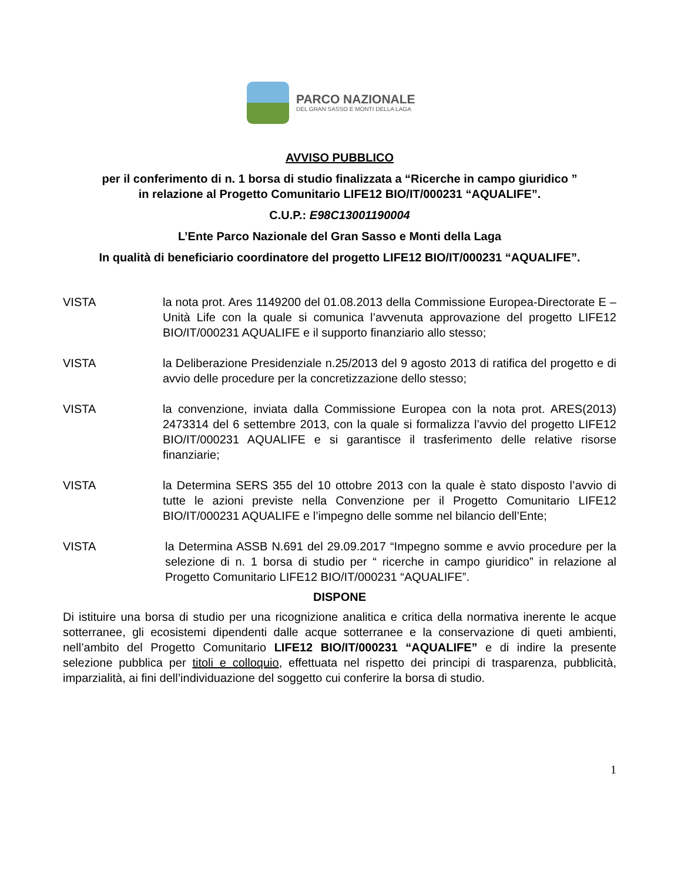PARCO NAZIONALE
DEL GRAN SASSO E MONTI DELLA LAGA
AVVISO PUBBLICO
per il conferimento di n. 1 borsa di studio finalizzata a “Ricerche in campo giuridico ”
in relazione al Progetto Comunitario LIFE12 BIO/IT/000231 “AQUALIFE”.
C.U.P.: E98C13001190004
L’Ente Parco Nazionale del Gran Sasso e Monti della Laga
In qualità di beneficiario coordinatore del progetto LIFE12 BIO/IT/000231 “AQUALIFE”.
VISTA la nota prot. Ares 1149200 del 01.08.2013 della Commissione Europea-Directorate E – Unità Life con la quale si comunica l’avvenuta approvazione del progetto LIFE12 BIO/IT/000231 AQUALIFE e il supporto finanziario allo stesso;
VISTA la Deliberazione Presidenziale n.25/2013 del 9 agosto 2013 di ratifica del progetto e di avvio delle procedure per la concretizzazione dello stesso;
VISTA la convenzione, inviata dalla Commissione Europea con la nota prot. ARES(2013) 2473314 del 6 settembre 2013, con la quale si formalizza l’avvio del progetto LIFE12 BIO/IT/000231 AQUALIFE e si garantisce il trasferimento delle relative risorse finanziarie;
VISTA la Determina SERS 355 del 10 ottobre 2013 con la quale è stato disposto l’avvio di tutte le azioni previste nella Convenzione per il Progetto Comunitario LIFE12 BIO/IT/000231 AQUALIFE e l’impegno delle somme nel bilancio dell’Ente;
VISTA la Determina ASSB N.691 del 29.09.2017 “Impegno somme e avvio procedure per la selezione di n. 1 borsa di studio per “ ricerche in campo giuridico” in relazione al Progetto Comunitario LIFE12 BIO/IT/000231 “AQUALIFE”.
DISPONE
Di istituire una borsa di studio per una ricognizione analitica e critica della normativa inerente le acque sotterranee, gli ecosistemi dipendenti dalle acque sotterranee e la conservazione di queti ambienti, nell’ambito del Progetto Comunitario LIFE12 BIO/IT/000231 “AQUALIFE” e di indire la presente selezione pubblica per titoli e colloquio, effettuata nel rispetto dei principi di trasparenza, pubblicità, imparzialità, ai fini dell’individuazione del soggetto cui conferire la borsa di studio.
1